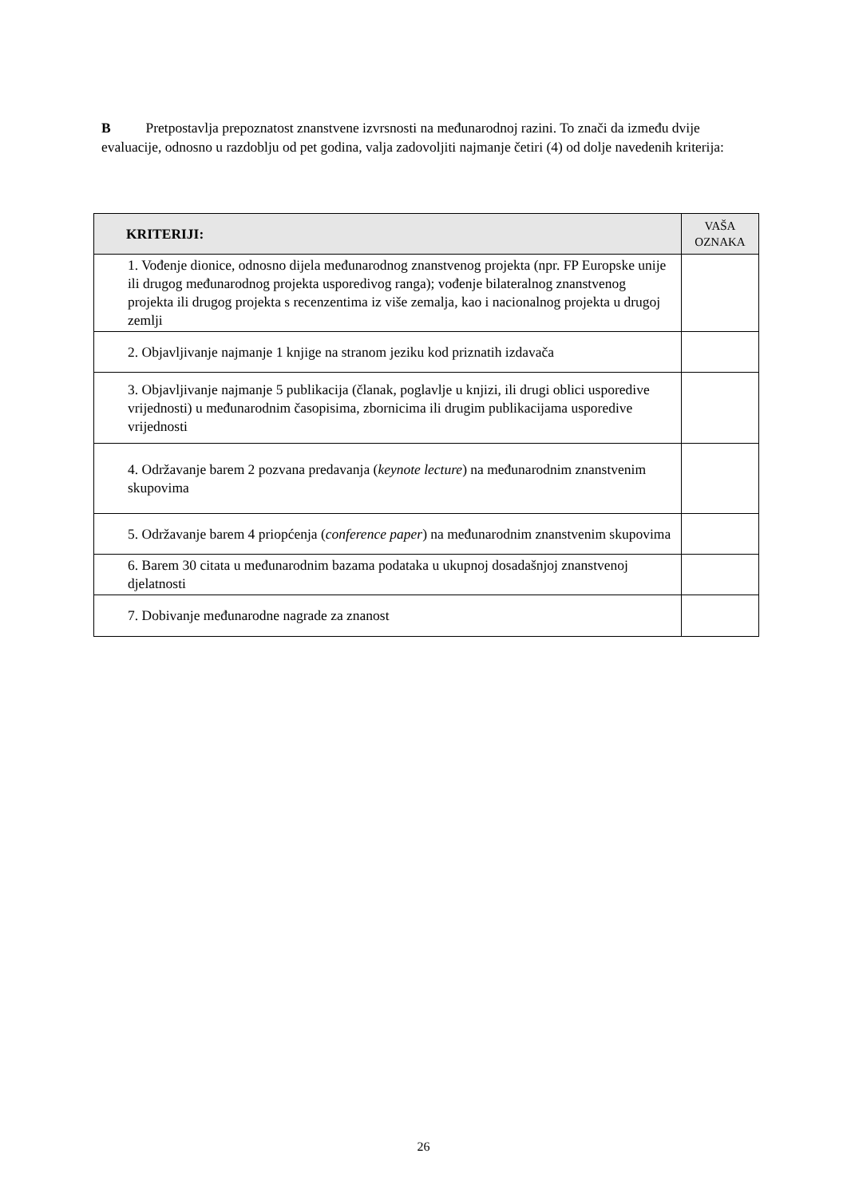B Pretpostavlja prepoznatost znanstvene izvrsnosti na međunarodnoj razini. To znači da između dvije evaluacije, odnosno u razdoblju od pet godina, valja zadovoljiti najmanje četiri (4) od dolje navedenih kriterija:
| KRITERIJI: | VAŠA OZNAKA |
| --- | --- |
| 1. Vođenje dionice, odnosno dijela međunarodnog znanstvenog projekta (npr. FP Europske unije ili drugog međunarodnog projekta usporedivog ranga); vođenje bilateralnog znanstvenog projekta ili drugog projekta s recenzentima iz više zemalja, kao i nacionalnog projekta u drugoj zemlji | |
| 2. Objavljivanje najmanje 1 knjige na stranom jeziku kod priznatih izdavača | |
| 3. Objavljivanje najmanje 5 publikacija (članak, poglavlje u knjizi, ili drugi oblici usporedive vrijednosti) u međunarodnim časopisima, zbornicima ili drugim publikacijama usporedive vrijednosti | |
| 4. Održavanje barem 2 pozvana predavanja ( keynote lecture ) na međunarodnim znanstvenim skupovima | |
| 5. Održavanje barem 4 priopćenja ( conference paper ) na međunarodnim znanstvenim skupovima | |
| 6. Barem 30 citata u međunarodnim bazama podataka u ukupnoj dosadašnjoj znanstvenoj djelatnosti | |
| 7. Dobivanje međunarodne nagrade za znanost | |
26